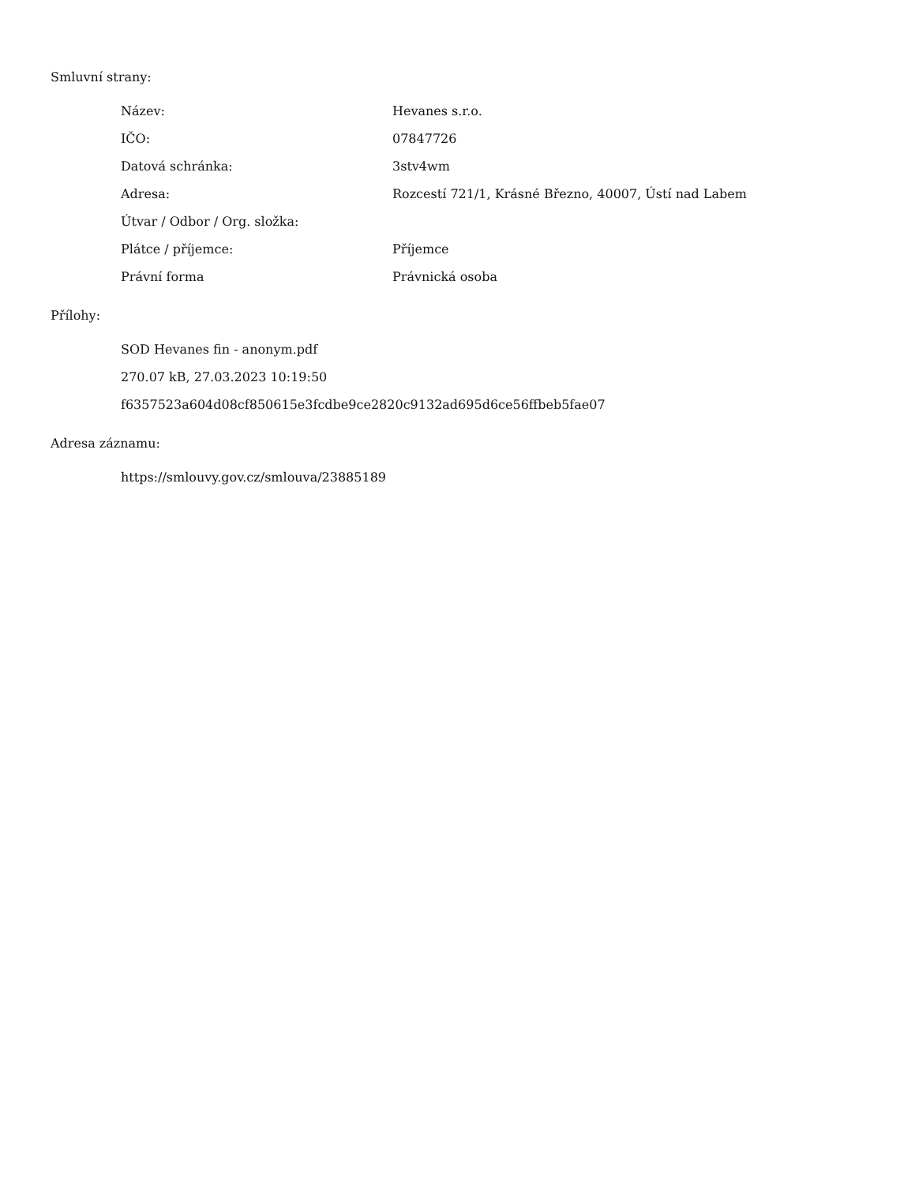Smluvní strany:
| Název: | Hevanes s.r.o. |
| IČO: | 07847726 |
| Datová schránka: | 3stv4wm |
| Adresa: | Rozcestí 721/1, Krásné Březno, 40007, Ústí nad Labem |
| Útvar / Odbor / Org. složka: | |
| Plátce / příjemce: | Příjemce |
| Právní forma | Právnická osoba |
Přílohy:
SOD Hevanes fin - anonym.pdf
270.07 kB, 27.03.2023 10:19:50
f6357523a604d08cf850615e3fcdbe9ce2820c9132ad695d6ce56ffbeb5fae07
Adresa záznamu:
https://smlouvy.gov.cz/smlouva/23885189